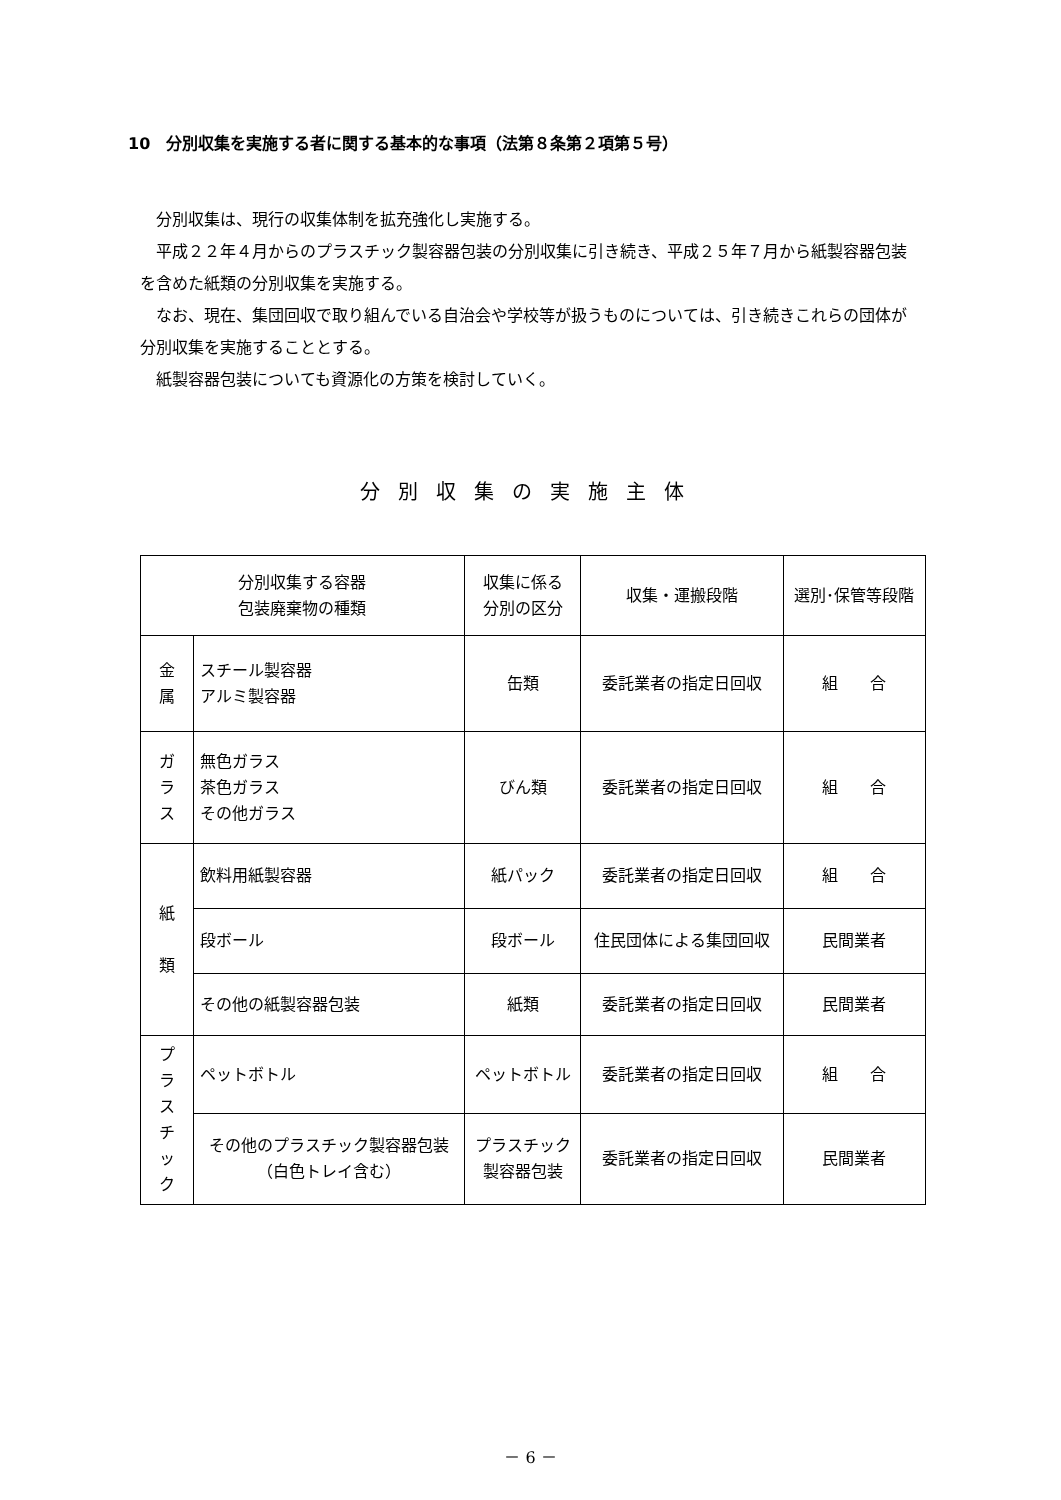10　分別収集を実施する者に関する基本的な事項（法第８条第２項第５号）
分別収集は、現行の収集体制を拡充強化し実施する。
平成２２年４月からのプラスチック製容器包装の分別収集に引き続き、平成２５年７月から紙製容器包装を含めた紙類の分別収集を実施する。
なお、現在、集団回収で取り組んでいる自治会や学校等が扱うものについては、引き続きこれらの団体が分別収集を実施することとする。
紙製容器包装についても資源化の方策を検討していく。
分別収集の実施主体
| 分別収集する容器 包装廃棄物の種類 | | 収集に係る 分別の区分 | 収集・運搬段階 | 選別･保管等段階 |
| --- | --- | --- | --- | --- |
| 金 属 | スチール製容器 アルミ製容器 | 缶類 | 委託業者の指定日回収 | 組 合 |
| ガ ラ ス | 無色ガラス 茶色ガラス その他ガラス | びん類 | 委託業者の指定日回収 | 組 合 |
| 紙 類 | 飲料用紙製容器 | 紙パック | 委託業者の指定日回収 | 組 合 |
| | 段ボール | 段ボール | 住民団体による集団回収 | 民間業者 |
| | その他の紙製容器包装 | 紙類 | 委託業者の指定日回収 | 民間業者 |
| プ ラ ス チ ッ ク | ペットボトル | ペットボトル | 委託業者の指定日回収 | 組 合 |
| | その他のプラスチック製容器包装 （白色トレイ含む） | プラスチック 製容器包装 | 委託業者の指定日回収 | 民間業者 |
－ 6 －